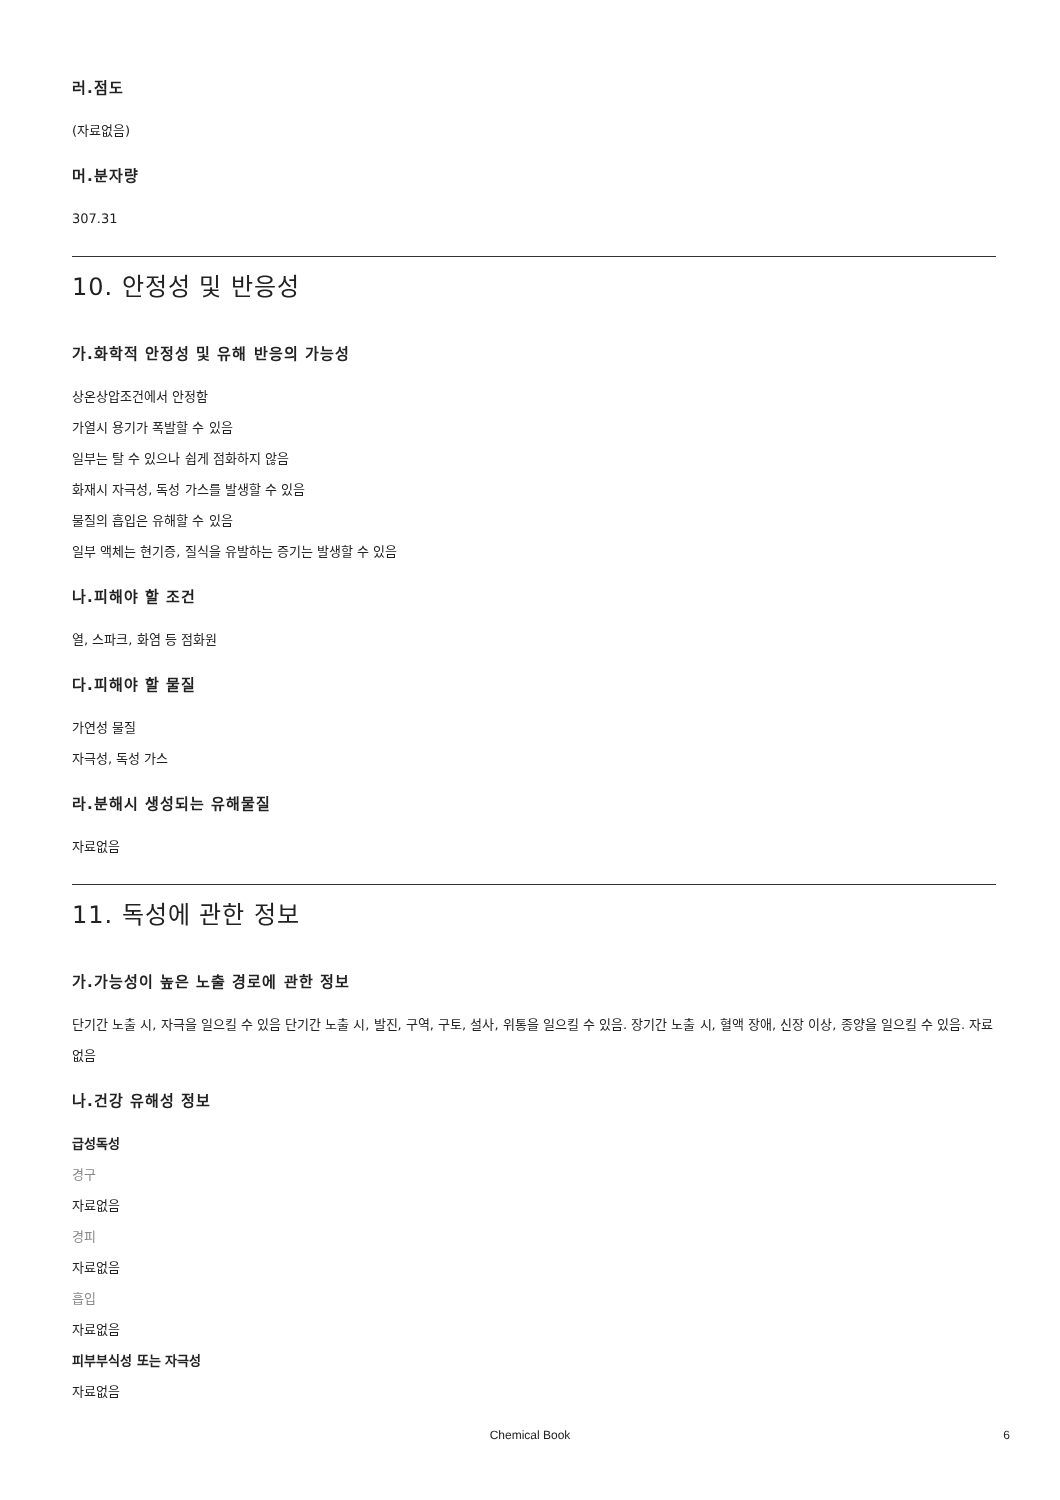러.점도
(자료없음)
머.분자량
307.31
10. 안정성 및 반응성
가.화학적 안정성 및 유해 반응의 가능성
상온상압조건에서 안정함
가열시 용기가 폭발할 수 있음
일부는 탈 수 있으나 쉽게 점화하지 않음
화재시 자극성, 독성 가스를 발생할 수 있음
물질의 흡입은 유해할 수 있음
일부 액체는 현기증, 질식을 유발하는 증기는 발생할 수 있음
나.피해야 할 조건
열, 스파크, 화염 등 점화원
다.피해야 할 물질
가연성 물질
자극성, 독성 가스
라.분해시 생성되는 유해물질
자료없음
11. 독성에 관한 정보
가.가능성이 높은 노출 경로에 관한 정보
단기간 노출 시, 자극을 일으킬 수 있음 단기간 노출 시, 발진, 구역, 구토, 설사, 위통을 일으킬 수 있음. 장기간 노출 시, 혈액 장애, 신장 이상, 종양을 일으킬 수 있음. 자료없음
나.건강 유해성 정보
급성독성
경구
자료없음
경피
자료없음
흡입
자료없음
피부부식성 또는 자극성
자료없음
Chemical Book
6